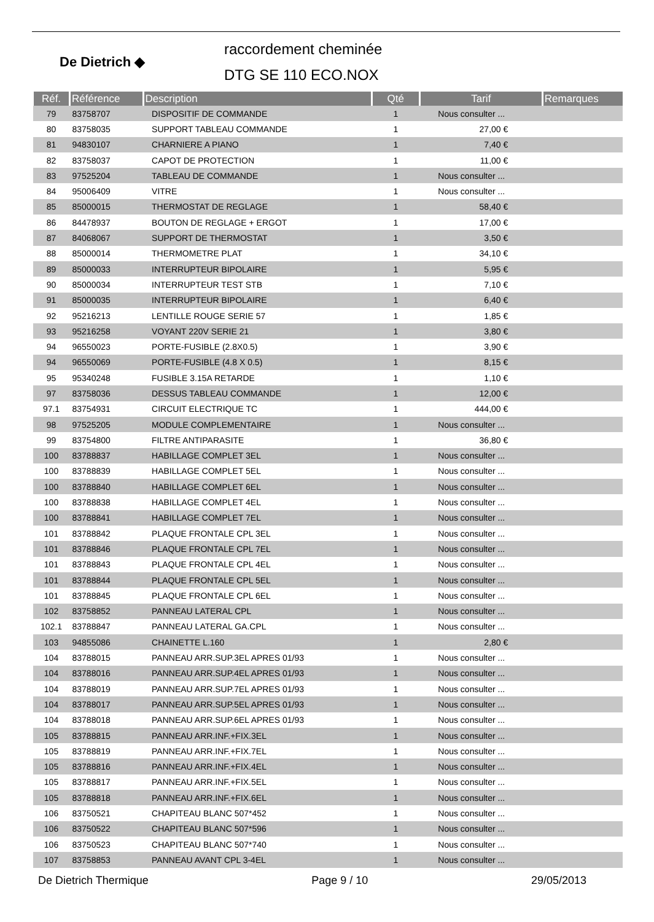De Dietrich ◆
raccordement cheminée
DTG SE 110 ECO.NOX
| Réf. | Référence | Description | Qté | Tarif | Remarques |
| --- | --- | --- | --- | --- | --- |
| 79 | 83758707 | DISPOSITIF DE COMMANDE | 1 | Nous consulter ... | |
| 80 | 83758035 | SUPPORT TABLEAU COMMANDE | 1 | 27,00 € | |
| 81 | 94830107 | CHARNIERE A PIANO | 1 | 7,40 € | |
| 82 | 83758037 | CAPOT DE PROTECTION | 1 | 11,00 € | |
| 83 | 97525204 | TABLEAU DE COMMANDE | 1 | Nous consulter ... | |
| 84 | 95006409 | VITRE | 1 | Nous consulter ... | |
| 85 | 85000015 | THERMOSTAT DE REGLAGE | 1 | 58,40 € | |
| 86 | 84478937 | BOUTON DE REGLAGE + ERGOT | 1 | 17,00 € | |
| 87 | 84068067 | SUPPORT DE THERMOSTAT | 1 | 3,50 € | |
| 88 | 85000014 | THERMOMETRE PLAT | 1 | 34,10 € | |
| 89 | 85000033 | INTERRUPTEUR BIPOLAIRE | 1 | 5,95 € | |
| 90 | 85000034 | INTERRUPTEUR TEST STB | 1 | 7,10 € | |
| 91 | 85000035 | INTERRUPTEUR BIPOLAIRE | 1 | 6,40 € | |
| 92 | 95216213 | LENTILLE ROUGE SERIE 57 | 1 | 1,85 € | |
| 93 | 95216258 | VOYANT 220V SERIE 21 | 1 | 3,80 € | |
| 94 | 96550023 | PORTE-FUSIBLE (2.8X0.5) | 1 | 3,90 € | |
| 94 | 96550069 | PORTE-FUSIBLE (4.8 X 0.5) | 1 | 8,15 € | |
| 95 | 95340248 | FUSIBLE 3.15A RETARDE | 1 | 1,10 € | |
| 97 | 83758036 | DESSUS TABLEAU COMMANDE | 1 | 12,00 € | |
| 97.1 | 83754931 | CIRCUIT ELECTRIQUE TC | 1 | 444,00 € | |
| 98 | 97525205 | MODULE COMPLEMENTAIRE | 1 | Nous consulter ... | |
| 99 | 83754800 | FILTRE ANTIPARASITE | 1 | 36,80 € | |
| 100 | 83788837 | HABILLAGE COMPLET 3EL | 1 | Nous consulter ... | |
| 100 | 83788839 | HABILLAGE COMPLET 5EL | 1 | Nous consulter ... | |
| 100 | 83788840 | HABILLAGE COMPLET 6EL | 1 | Nous consulter ... | |
| 100 | 83788838 | HABILLAGE COMPLET 4EL | 1 | Nous consulter ... | |
| 100 | 83788841 | HABILLAGE COMPLET 7EL | 1 | Nous consulter ... | |
| 101 | 83788842 | PLAQUE FRONTALE CPL 3EL | 1 | Nous consulter ... | |
| 101 | 83788846 | PLAQUE FRONTALE CPL 7EL | 1 | Nous consulter ... | |
| 101 | 83788843 | PLAQUE FRONTALE CPL 4EL | 1 | Nous consulter ... | |
| 101 | 83788844 | PLAQUE FRONTALE CPL 5EL | 1 | Nous consulter ... | |
| 101 | 83788845 | PLAQUE FRONTALE CPL 6EL | 1 | Nous consulter ... | |
| 102 | 83758852 | PANNEAU LATERAL CPL | 1 | Nous consulter ... | |
| 102.1 | 83788847 | PANNEAU LATERAL GA.CPL | 1 | Nous consulter ... | |
| 103 | 94855086 | CHAINETTE L.160 | 1 | 2,80 € | |
| 104 | 83788015 | PANNEAU ARR.SUP.3EL APRES 01/93 | 1 | Nous consulter ... | |
| 104 | 83788016 | PANNEAU ARR.SUP.4EL APRES 01/93 | 1 | Nous consulter ... | |
| 104 | 83788019 | PANNEAU ARR.SUP.7EL APRES 01/93 | 1 | Nous consulter ... | |
| 104 | 83788017 | PANNEAU ARR.SUP.5EL APRES 01/93 | 1 | Nous consulter ... | |
| 104 | 83788018 | PANNEAU ARR.SUP.6EL APRES 01/93 | 1 | Nous consulter ... | |
| 105 | 83788815 | PANNEAU ARR.INF.+FIX.3EL | 1 | Nous consulter ... | |
| 105 | 83788819 | PANNEAU ARR.INF.+FIX.7EL | 1 | Nous consulter ... | |
| 105 | 83788816 | PANNEAU ARR.INF.+FIX.4EL | 1 | Nous consulter ... | |
| 105 | 83788817 | PANNEAU ARR.INF.+FIX.5EL | 1 | Nous consulter ... | |
| 105 | 83788818 | PANNEAU ARR.INF.+FIX.6EL | 1 | Nous consulter ... | |
| 106 | 83750521 | CHAPITEAU BLANC 507*452 | 1 | Nous consulter ... | |
| 106 | 83750522 | CHAPITEAU BLANC 507*596 | 1 | Nous consulter ... | |
| 106 | 83750523 | CHAPITEAU BLANC 507*740 | 1 | Nous consulter ... | |
| 107 | 83758853 | PANNEAU AVANT CPL 3-4EL | 1 | Nous consulter ... | |
De Dietrich Thermique Page 9 / 10 29/05/2013